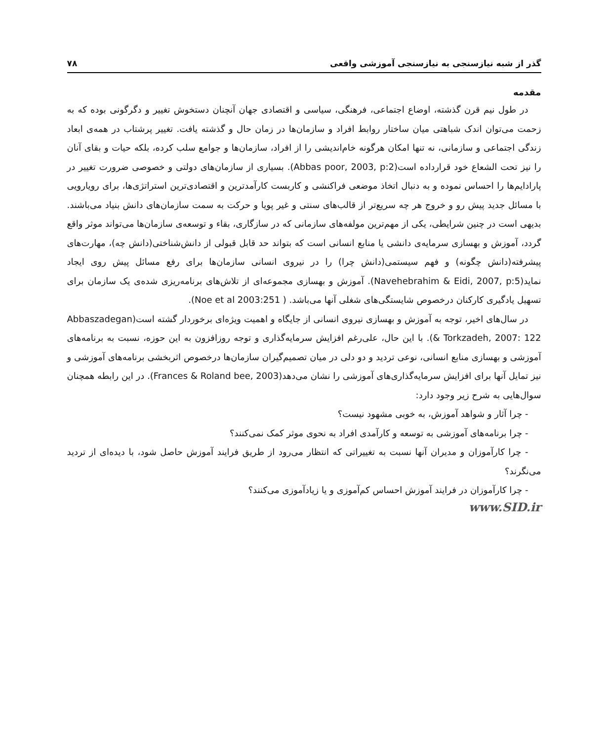گذر از شبه نیازسنجی به نیازسنجی آموزشی واقعی ۷۸
مقدمه
در طول نیم قرن گذشته، اوضاع اجتماعی، فرهنگی، سیاسی و اقتصادی جهان آنچنان دستخوش تغییر و دگرگونی بوده که به زحمت می‌توان اندک شباهتی میان ساختار روابط افراد و سازمان‌ها در زمان حال و گذشته یافت. تغییر پرشتاب در همه‌ی ابعاد زندگی اجتماعی و سازمانی، نه تنها امکان هرگونه خام‌اندیشی را از افراد، سازمان‌ها و جوامع سلب کرده، بلکه حیات و بقای آنان را نیز تحت الشعاع خود قرارداده است(Abbas poor, 2003, p:2). بسیاری از سازمان‌های دولتی و خصوصی ضرورت تغییر در پارادایم‌ها را احساس نموده و به دنبال اتخاذ موضعی فراکنشی و کاربست کارآمدترین و اقتصادی‌ترین استراتژی‌ها، برای رویارویی با مسائل جدید پیش رو و خروج هر چه سریع‌تر از قالب‌های سنتی و غیر پویا و حرکت به سمت سازمان‌های دانش بنیاد می‌باشند. بدیهی است در چنین شرایطی، یکی از مهم‌ترین مولفه‌های سازمانی که در سازگاری، بقاء و توسعه‌ی سازمان‌ها می‌تواند موثر واقع گردد، آموزش و بهسازی سرمایه‌ی دانشی یا منابع انسانی است که بتواند حد قابل قبولی از دانش‌شناختی(دانش چه)، مهارت‌های پیشرفته(دانش چگونه) و فهم سیستمی(دانش چرا) را در نیروی انسانی سازمان‌ها برای رفع مسائل پیش روی ایجاد نماید(Navehebrahim & Eidi, 2007, p:5). آموزش و بهسازی مجموعه‌ای از تلاش‌های برنامه‌ریزی شده‌ی یک سازمان برای تسهیل یادگیری کارکنان درخصوص شایستگی‌های شغلی آنها می‌باشد. ( Noe et al 2003:251).
در سال‌های اخیر، توجه به آموزش و بهسازی نیروی انسانی از جایگاه و اهمیت ویژه‌ای برخوردار گشته است(Abbaszadegan & Torkzadeh, 2007: 122). با این حال، علی‌رغم افزایش سرمایه‌گذاری و توجه روزافزون به این حوزه، نسبت به برنامه‌های آموزشی و بهسازی منابع انسانی، نوعی تردید و دو دلی در میان تصمیم‌گیران سازمان‌ها درخصوص اثربخشی برنامه‌های آموزشی و نیز تمایل آنها برای افزایش سرمایه‌گذاری‌های آموزشی را نشان می‌دهد(Frances & Roland bee, 2003). در این رابطه همچنان سوال‌هایی به شرح زیر وجود دارد:
- چرا آثار و شواهد آموزش، به خوبی مشهود نیست؟
- چرا برنامه‌های آموزشی به توسعه و کارآمدی افراد به نحوی موثر کمک نمی‌کنند؟
- چرا کارآموزان و مدیران آنها نسبت به تغییراتی که انتظار می‌رود از طریق فرایند آموزش حاصل شود، با دیده‌ای از تردید می‌نگرند؟
- چرا کارآموزان در فرایند آموزش احساس کم‌آموزی و یا زیادآموزی می‌کنند؟
www.SID.ir